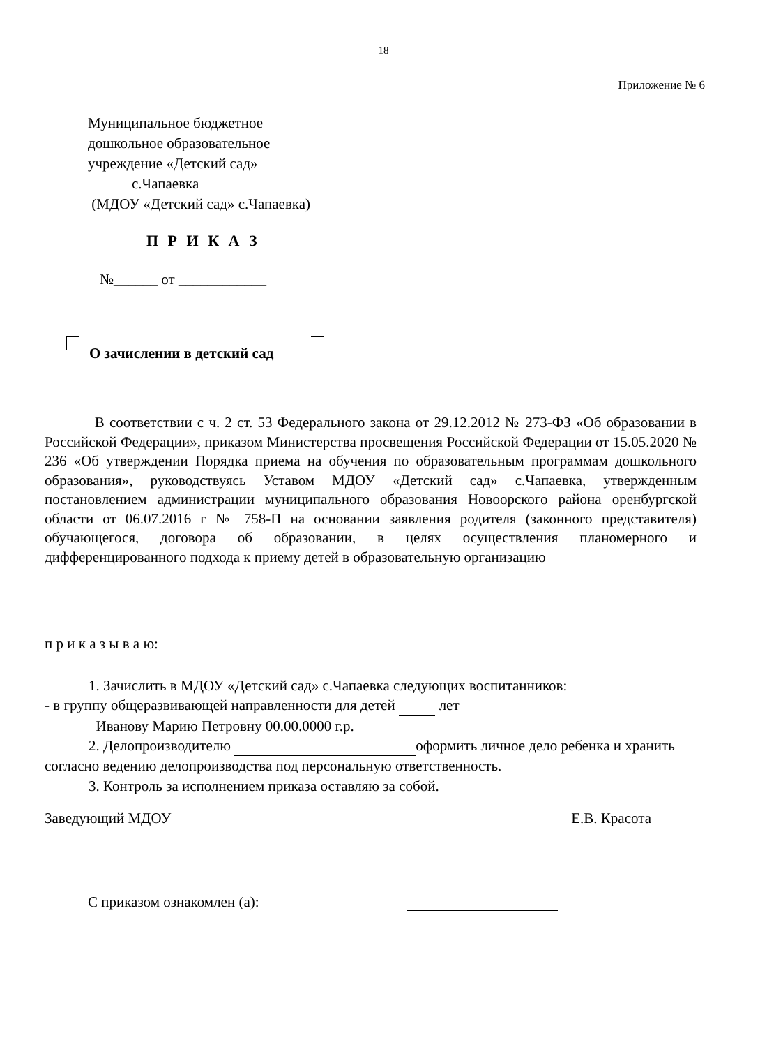18
Приложение № 6
Муниципальное бюджетное
дошкольное образовательное
учреждение «Детский сад»
с.Чапаевка
(МДОУ «Детский сад» с.Чапаевка)
П Р И К А З
№______ от ____________
О зачислении в детский сад
В соответствии с ч. 2 ст. 53 Федерального закона от 29.12.2012 № 273-ФЗ «Об образовании в Российской Федерации», приказом Министерства просвещения Российской Федерации от 15.05.2020 № 236 «Об утверждении Порядка приема на обучения по образовательным программам дошкольного образования», руководствуясь Уставом МДОУ «Детский сад» с.Чапаевка, утвержденным постановлением администрации муниципального образования Новоорского района оренбургской области от 06.07.2016 г № 758-П на основании заявления родителя (законного представителя) обучающегося, договора об образовании, в целях осуществления планомерного и дифференцированного подхода к приему детей в образовательную организацию
п р и к а з ы в а ю:
1. Зачислить в МДОУ «Детский сад» с.Чапаевка следующих воспитанников:
- в группу общеразвивающей направленности для детей лет
Иванову Марию Петровну 00.00.0000 г.р.
2. Делопроизводителю оформить личное дело ребенка и хранить согласно ведению делопроизводства под персональную ответственность.
3. Контроль за исполнением приказа оставляю за собой.
Заведующий МДОУ Е.В. Красота
С приказом ознакомлен (а):